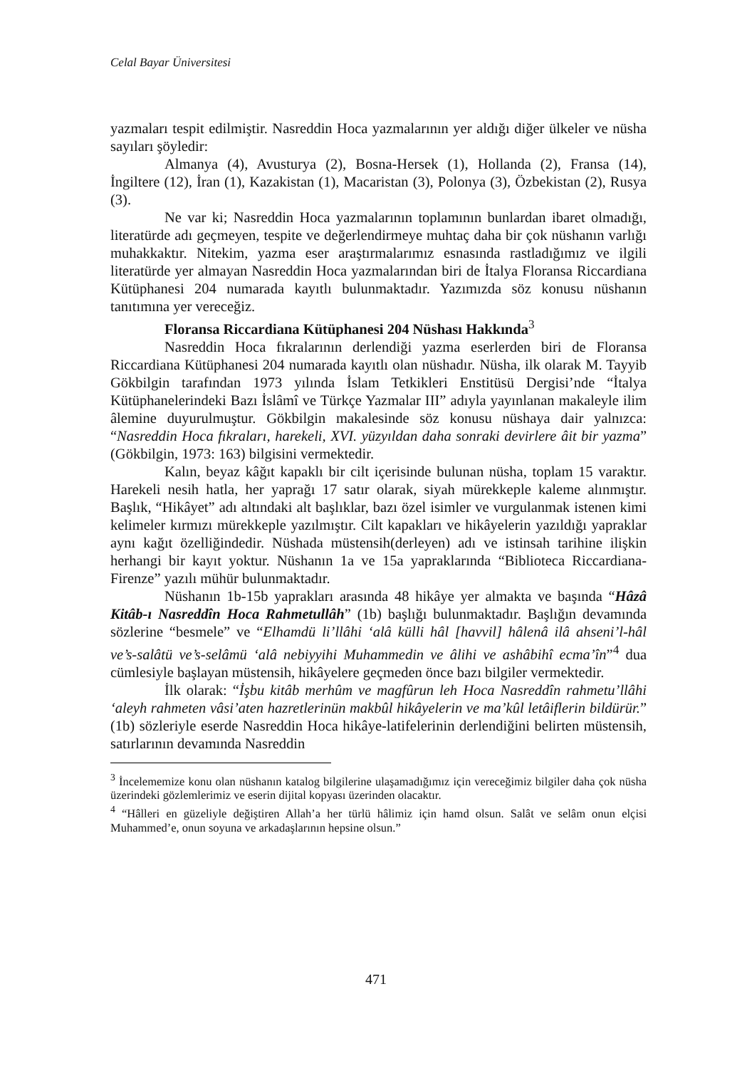Celal Bayar Üniversitesi
yazmaları tespit edilmiştir. Nasreddin Hoca yazmalarının yer aldığı diğer ülkeler ve nüsha sayıları şöyledir:
Almanya (4), Avusturya (2), Bosna-Hersek (1), Hollanda (2), Fransa (14), İngiltere (12), İran (1), Kazakistan (1), Macaristan (3), Polonya (3), Özbekistan (2), Rusya (3).
Ne var ki; Nasreddin Hoca yazmalarının toplamının bunlardan ibaret olmadığı, literatürde adı geçmeyen, tespite ve değerlendirmeye muhtaç daha bir çok nüshanın varlığı muhakkaktır. Nitekim, yazma eser araştırmalarımız esnasında rastladığımız ve ilgili literatürde yer almayan Nasreddin Hoca yazmalarından biri de İtalya Floransa Riccardiana Kütüphanesi 204 numarada kayıtlı bulunmaktadır. Yazımızda söz konusu nüshanın tanıtımına yer vereceğiz.
Floransa Riccardiana Kütüphanesi 204 Nüshası Hakkında<sup>3</sup>
Nasreddin Hoca fıkralarının derlendiği yazma eserlerden biri de Floransa Riccardiana Kütüphanesi 204 numarada kayıtlı olan nüshadır. Nüsha, ilk olarak M. Tayyib Gökbilgin tarafından 1973 yılında İslam Tetkikleri Enstitüsü Dergisi’nde “İtalya Kütüphanelerindeki Bazı İslâmî ve Türkçe Yazmalar III” adıyla yayınlanan makaleyle ilim âlemine duyurulmuştur. Gökbilgin makalesinde söz konusu nüshaya dair yalnızca: “Nasreddin Hoca fıkraları, harekeli, XVI. yüzyıldan daha sonraki devirlere âit bir yazma” (Gökbilgin, 1973: 163) bilgisini vermektedir.
Kalın, beyaz kâğıt kapaklı bir cilt içerisinde bulunan nüsha, toplam 15 varaktır. Harekeli nesih hatla, her yaprağı 17 satır olarak, siyah mürekkeple kaleme alınmıştır. Başlık, “Hikâyet” adı altındaki alt başlıklar, bazı özel isimler ve vurgulanmak istenen kimi kelimeler kırmızı mürekkeple yazılmıştır. Cilt kapakları ve hikâyelerin yazıldığı yapraklar aynı kağıt özelliğindedir. Nüshada müstensih(derleyen) adı ve istinsah tarihine ilişkin herhangi bir kayıt yoktur. Nüshanın 1a ve 15a yapraklarında “Biblioteca Riccardiana-Firenze” yazılı mühür bulunmaktadır.
Nüshanın 1b-15b yaprakları arasında 48 hikâye yer almakta ve başında “Hâzâ Kitâb-ı Nasreddîn Hoca Rahmetullâh” (1b) başlığı bulunmaktadır. Başlığın devamında sözlerine “besmele” ve “Elhamdü li’llâhi ‘alâ külli hâl [havvil] hâlenâ ilâ ahseni’l-hâl ve’s-salâtü ve’s-selâmü ‘alâ nebiyyihi Muhammedin ve âlihi ve ashâbihî ecma’în”<sup>4</sup> dua cümlesiyle başlayan müstensih, hikâyelere geçmeden önce bazı bilgiler vermektedir.
İlk olarak: “İşbu kitâb merhûm ve magfûrun leh Hoca Nasreddîn rahmetu’llâhi ‘aleyh rahmeten vâsi’aten hazretlerinün makbûl hikâyelerin ve ma’kûl letâiflerin bildürür.” (1b) sözleriyle eserde Nasreddin Hoca hikâye-latifelerinin derlendiğini belirten müstensih, satırlarının devamında Nasreddin
<sup>3</sup> İncelememize konu olan nüshanın katalog bilgilerine ulaşamadığımız için vereceğimiz bilgiler daha çok nüsha üzerindeki gözlemlerimiz ve eserin dijital kopyası üzerinden olacaktır.
<sup>4</sup> “Hâlleri en güzeliyle değiştiren Allah’a her türlü hâlimiz için hamd olsun. Salât ve selâm onun elçisi Muhammed’e, onun soyuna ve arkadaşlarının hepsine olsun.”
471